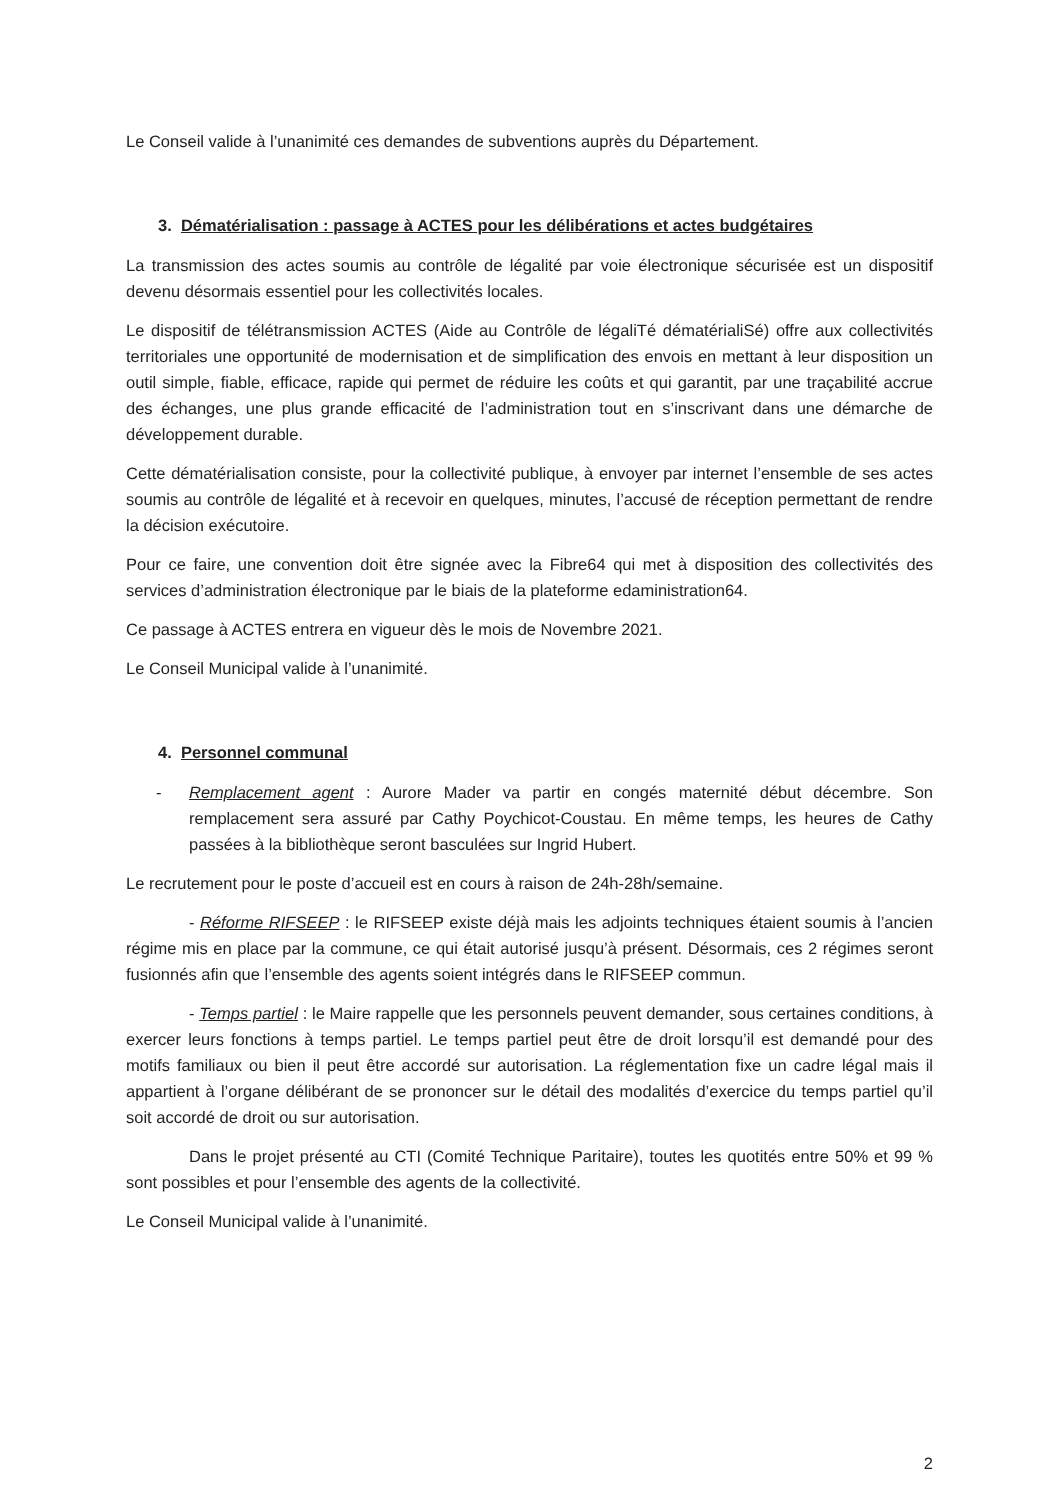Le Conseil valide à l’unanimité ces demandes de subventions auprès du Département.
3. Dématérialisation : passage à ACTES pour les délibérations et actes budgétaires
La transmission des actes soumis au contrôle de légalité par voie électronique sécurisée est un dispositif devenu désormais essentiel pour les collectivités locales.
Le dispositif de télétransmission ACTES (Aide au Contrôle de légaliTé dématérialiSé) offre aux collectivités territoriales une opportunité de modernisation et de simplification des envois en mettant à leur disposition un outil simple, fiable, efficace, rapide qui permet de réduire les coûts et qui garantit, par une traçabilité accrue des échanges, une plus grande efficacité de l’administration tout en s’inscrivant dans une démarche de développement durable.
Cette dématérialisation consiste, pour la collectivité publique, à envoyer par internet l’ensemble de ses actes soumis au contrôle de légalité et à recevoir en quelques, minutes, l’accusé de réception permettant de rendre la décision exécutoire.
Pour ce faire, une convention doit être signée avec la Fibre64 qui met à disposition des collectivités des services d’administration électronique par le biais de la plateforme edaministration64.
Ce passage à ACTES entrera en vigueur dès le mois de Novembre 2021.
Le Conseil Municipal valide à l’unanimité.
4. Personnel communal
- Remplacement agent : Aurore Mader va partir en congés maternité début décembre. Son remplacement sera assuré par Cathy Poychicot-Coustau. En même temps, les heures de Cathy passées à la bibliothèque seront basculées sur Ingrid Hubert.
Le recrutement pour le poste d’accueil est en cours à raison de 24h-28h/semaine.
- Réforme RIFSEEP : le RIFSEEP existe déjà mais les adjoints techniques étaient soumis à l’ancien régime mis en place par la commune, ce qui était autorisé jusqu’à présent. Désormais, ces 2 régimes seront fusionnés afin que l’ensemble des agents soient intégrés dans le RIFSEEP commun.
- Temps partiel : le Maire rappelle que les personnels peuvent demander, sous certaines conditions, à exercer leurs fonctions à temps partiel. Le temps partiel peut être de droit lorsqu’il est demandé pour des motifs familiaux ou bien il peut être accordé sur autorisation. La réglementation fixe un cadre légal mais il appartient à l’organe délibérant de se prononcer sur le détail des modalités d’exercice du temps partiel qu’il soit accordé de droit ou sur autorisation.
Dans le projet présenté au CTI (Comité Technique Paritaire), toutes les quotités entre 50% et 99 % sont possibles et pour l’ensemble des agents de la collectivité.
Le Conseil Municipal valide à l’unanimité.
2